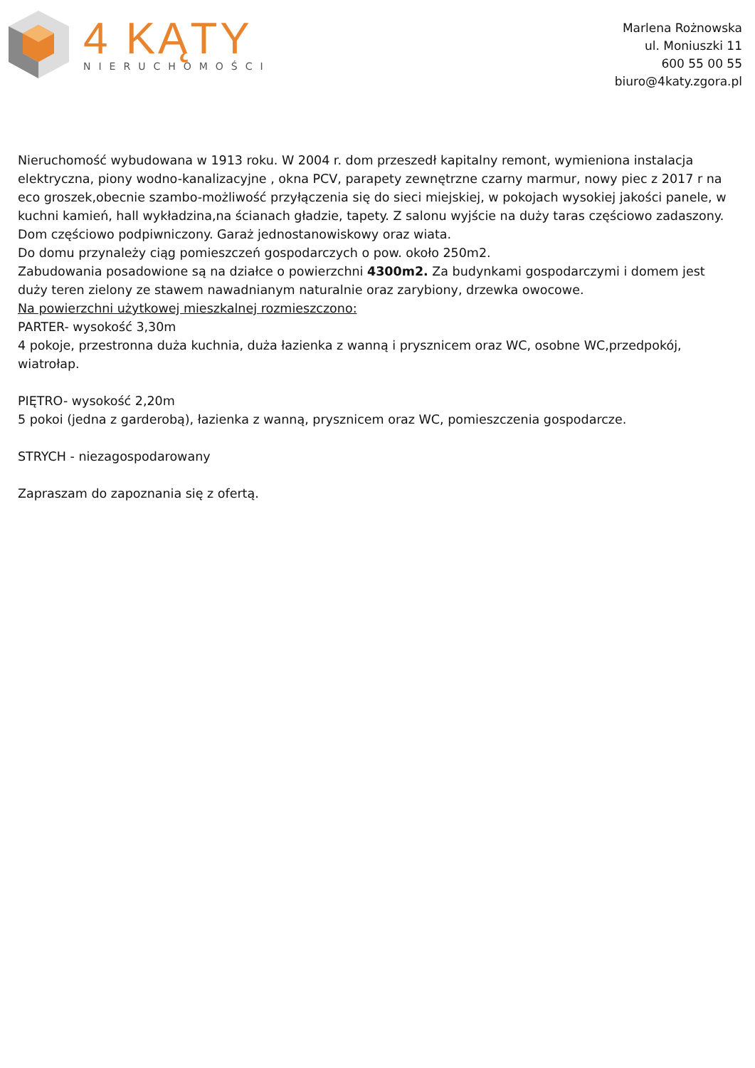4 KĄTY
NIERUCHOMOŚCI
Marlena Rożnowska
ul. Moniuszki 11
600 55 00 55
biuro@4katy.zgora.pl
Nieruchomość wybudowana w 1913 roku. W 2004 r. dom przeszedł kapitalny remont, wymieniona instalacja elektryczna, piony wodno-kanalizacyjne , okna PCV, parapety zewnętrzne czarny marmur, nowy piec z 2017 r na eco groszek,obecnie szambo-możliwość przyłączenia się do sieci miejskiej, w pokojach wysokiej jakości panele, w kuchni kamień, hall wykładzina,na ścianach gładzie, tapety. Z salonu wyjście na duży taras częściowo zadaszony. Dom częściowo podpiwniczony. Garaż jednostanowiskowy oraz wiata.
Do domu przynależy ciąg pomieszczeń gospodarczych o pow. około 250m2.
Zabudowania posadowione są na działce o powierzchni 4300m2. Za budynkami gospodarczymi i domem jest duży teren zielony ze stawem nawadnianym naturalnie oraz zarybiony, drzewka owocowe.
Na powierzchni użytkowej mieszkalnej rozmieszczono:
PARTER- wysokość 3,30m
4 pokoje, przestronna duża kuchnia, duża łazienka z wanną i prysznicem oraz WC, osobne WC,przedpokój, wiatrołap.
PIĘTRO- wysokość 2,20m
5 pokoi (jedna z garderobą), łazienka z wanną, prysznicem oraz WC, pomieszczenia gospodarcze.
STRYCH - niezagospodarowany
Zapraszam do zapoznania się z ofertą.